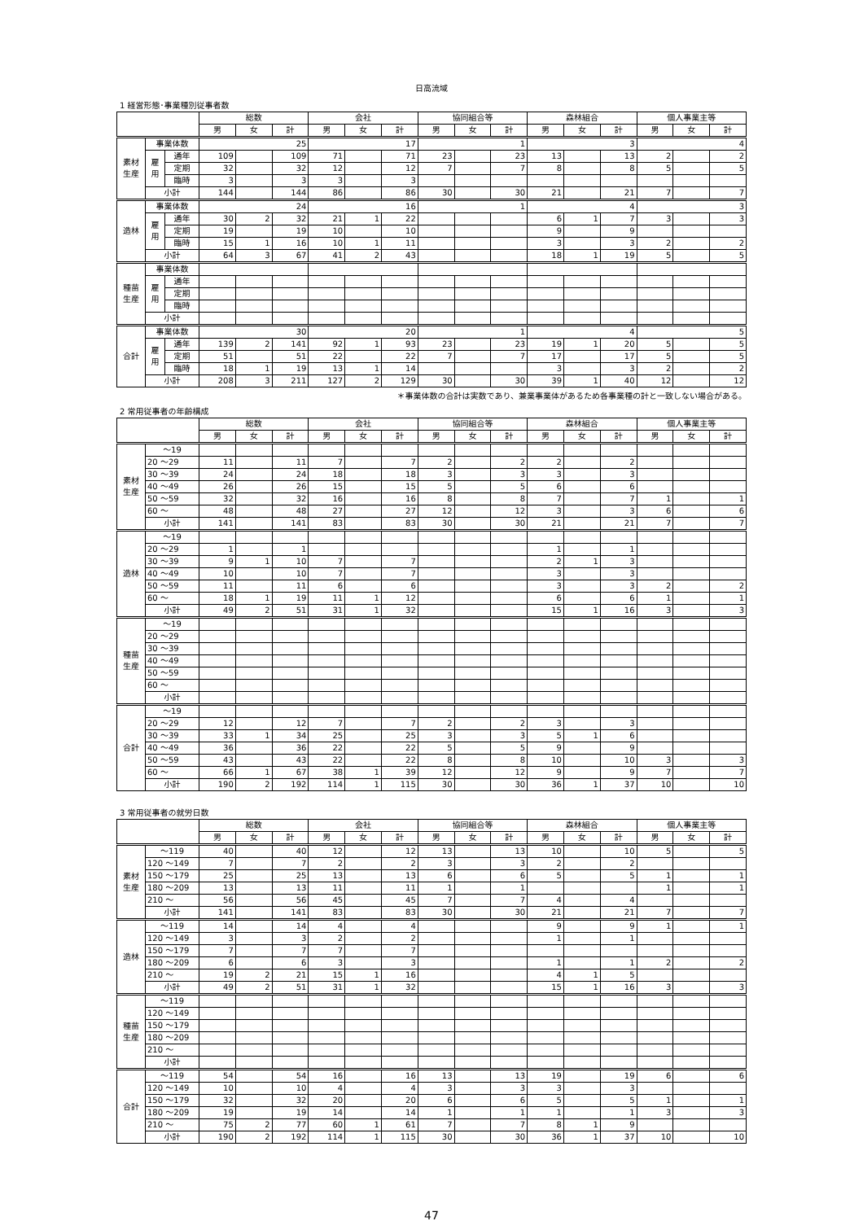日高流域
1 経営形態･事業種別従事者数
| | | | 総数 | | | 会社 | | | 協同組合等 | | | 森林組合 | | | 個人事業主等 | | |
| --- | --- | --- | --- | --- | --- | --- | --- | --- | --- | --- | --- | --- | --- | --- | --- | --- | --- |
| | | | 男 | 女 | 計 | 男 | 女 | 計 | 男 | 女 | 計 | 男 | 女 | 計 | 男 | 女 | 計 |
| 素材 生産 | 事業体数 | | 25 | | | 17 | | | 1 | | | 3 | | | 4 | | |
| | 雇 用 | 通年 | 109 | | 109 | 71 | | 71 | 23 | | 23 | 13 | | 13 | 2 | | 2 |
| | | 定期 | 32 | | 32 | 12 | | 12 | 7 | | 7 | 8 | | 8 | 5 | | 5 |
| | | 臨時 | 3 | | 3 | 3 | | 3 | | | | | | | | | |
| | 小計 | | 144 | | 144 | 86 | | 86 | 30 | | 30 | 21 | | 21 | 7 | | 7 |
| 造林 | 事業体数 | | 24 | | | 16 | | | 1 | | | 4 | | | 3 | | |
| | 雇 用 | 通年 | 30 | 2 | 32 | 21 | 1 | 22 | | | | 6 | 1 | 7 | 3 | | 3 |
| | | 定期 | 19 | | 19 | 10 | | 10 | | | | 9 | | 9 | | | |
| | | 臨時 | 15 | 1 | 16 | 10 | 1 | 11 | | | | 3 | | 3 | 2 | | 2 |
| | 小計 | | 64 | 3 | 67 | 41 | 2 | 43 | | | | 18 | 1 | 19 | 5 | | 5 |
| 種苗 生産 | 事業体数 | | | | | | | | | | | | | | | | |
| | 雇 用 | 通年 | | | | | | | | | | | | | | | |
| | | 定期 | | | | | | | | | | | | | | | |
| | | 臨時 | | | | | | | | | | | | | | | |
| | 小計 | | | | | | | | | | | | | | | | |
| 合計 | 事業体数 | | 30 | | | 20 | | | 1 | | | 4 | | | 5 | | |
| | 雇 用 | 通年 | 139 | 2 | 141 | 92 | 1 | 93 | 23 | | 23 | 19 | 1 | 20 | 5 | | 5 |
| | | 定期 | 51 | | 51 | 22 | | 22 | 7 | | 7 | 17 | | 17 | 5 | | 5 |
| | | 臨時 | 18 | 1 | 19 | 13 | 1 | 14 | | | | 3 | | 3 | 2 | | 2 |
| | 小計 | | 208 | 3 | 211 | 127 | 2 | 129 | 30 | | 30 | 39 | 1 | 40 | 12 | | 12 |
＊事業体数の合計は実数であり、兼業事業体があるため各事業種の計と一致しない場合がある。
2 常用従事者の年齢構成
| | | 総数 | | | 会社 | | | 協同組合等 | | | 森林組合 | | | 個人事業主等 | | |
| --- | --- | --- | --- | --- | --- | --- | --- | --- | --- | --- | --- | --- | --- | --- | --- | --- |
| | | 男 | 女 | 計 | 男 | 女 | 計 | 男 | 女 | 計 | 男 | 女 | 計 | 男 | 女 | 計 |
| 素材 生産 | ～19 | | | | | | | | | | | | | | | |
| | 20 ～29 | 11 | | 11 | 7 | | 7 | 2 | | 2 | 2 | | 2 | | | |
| | 30 ～39 | 24 | | 24 | 18 | | 18 | 3 | | 3 | 3 | | 3 | | | |
| | 40 ～49 | 26 | | 26 | 15 | | 15 | 5 | | 5 | 6 | | 6 | | | |
| | 50 ～59 | 32 | | 32 | 16 | | 16 | 8 | | 8 | 7 | | 7 | 1 | | 1 |
| | 60 ～ | 48 | | 48 | 27 | | 27 | 12 | | 12 | 3 | | 3 | 6 | | 6 |
| | 小計 | 141 | | 141 | 83 | | 83 | 30 | | 30 | 21 | | 21 | 7 | | 7 |
| 造林 | ～19 | | | | | | | | | | | | | | | |
| | 20 ～29 | 1 | | 1 | | | | | | | 1 | | 1 | | | |
| | 30 ～39 | 9 | 1 | 10 | 7 | | 7 | | | | 2 | 1 | 3 | | | |
| | 40 ～49 | 10 | | 10 | 7 | | 7 | | | | 3 | | 3 | | | |
| | 50 ～59 | 11 | | 11 | 6 | | 6 | | | | 3 | | 3 | 2 | | 2 |
| | 60 ～ | 18 | 1 | 19 | 11 | 1 | 12 | | | | 6 | | 6 | 1 | | 1 |
| | 小計 | 49 | 2 | 51 | 31 | 1 | 32 | | | | 15 | 1 | 16 | 3 | | 3 |
| 種苗 生産 | ～19 | | | | | | | | | | | | | | | |
| | 20 ～29 | | | | | | | | | | | | | | | |
| | 30 ～39 | | | | | | | | | | | | | | | |
| | 40 ～49 | | | | | | | | | | | | | | | |
| | 50 ～59 | | | | | | | | | | | | | | | |
| | 60 ～ | | | | | | | | | | | | | | | |
| | 小計 | | | | | | | | | | | | | | | |
| 合計 | ～19 | | | | | | | | | | | | | | | |
| | 20 ～29 | 12 | | 12 | 7 | | 7 | 2 | | 2 | 3 | | 3 | | | |
| | 30 ～39 | 33 | 1 | 34 | 25 | | 25 | 3 | | 3 | 5 | 1 | 6 | | | |
| | 40 ～49 | 36 | | 36 | 22 | | 22 | 5 | | 5 | 9 | | 9 | | | |
| | 50 ～59 | 43 | | 43 | 22 | | 22 | 8 | | 8 | 10 | | 10 | 3 | | 3 |
| | 60 ～ | 66 | 1 | 67 | 38 | 1 | 39 | 12 | | 12 | 9 | | 9 | 7 | | 7 |
| | 小計 | 190 | 2 | 192 | 114 | 1 | 115 | 30 | | 30 | 36 | 1 | 37 | 10 | | 10 |
3 常用従事者の就労日数
| | | 総数 | | | 会社 | | | 協同組合等 | | | 森林組合 | | | 個人事業主等 | | |
| --- | --- | --- | --- | --- | --- | --- | --- | --- | --- | --- | --- | --- | --- | --- | --- | --- |
| | | 男 | 女 | 計 | 男 | 女 | 計 | 男 | 女 | 計 | 男 | 女 | 計 | 男 | 女 | 計 |
| 素材 生産 | ～119 | 40 | | 40 | 12 | | 12 | 13 | | 13 | 10 | | 10 | 5 | | 5 |
| | 120 ～149 | 7 | | 7 | 2 | | 2 | 3 | | 3 | 2 | | 2 | | | |
| | 150 ～179 | 25 | | 25 | 13 | | 13 | 6 | | 6 | 5 | | 5 | 1 | | 1 |
| | 180 ～209 | 13 | | 13 | 11 | | 11 | 1 | | 1 | | | | 1 | | 1 |
| | 210 ～ | 56 | | 56 | 45 | | 45 | 7 | | 7 | 4 | | 4 | | | |
| | 小計 | 141 | | 141 | 83 | | 83 | 30 | | 30 | 21 | | 21 | 7 | | 7 |
| 造林 | ～119 | 14 | | 14 | 4 | | 4 | | | | 9 | | 9 | 1 | | 1 |
| | 120 ～149 | 3 | | 3 | 2 | | 2 | | | | 1 | | 1 | | | |
| | 150 ～179 | 7 | | 7 | 7 | | 7 | | | | | | | | | |
| | 180 ～209 | 6 | | 6 | 3 | | 3 | | | | 1 | | 1 | 2 | | 2 |
| | 210 ～ | 19 | 2 | 21 | 15 | 1 | 16 | | | | 4 | 1 | 5 | | | |
| | 小計 | 49 | 2 | 51 | 31 | 1 | 32 | | | | 15 | 1 | 16 | 3 | | 3 |
| 種苗 生産 | ～119 | | | | | | | | | | | | | | | |
| | 120 ～149 | | | | | | | | | | | | | | | |
| | 150 ～179 | | | | | | | | | | | | | | | |
| | 180 ～209 | | | | | | | | | | | | | | | |
| | 210 ～ | | | | | | | | | | | | | | | |
| | 小計 | | | | | | | | | | | | | | | |
| 合計 | ～119 | 54 | | 54 | 16 | | 16 | 13 | | 13 | 19 | | 19 | 6 | | 6 |
| | 120 ～149 | 10 | | 10 | 4 | | 4 | 3 | | 3 | 3 | | 3 | | | |
| | 150 ～179 | 32 | | 32 | 20 | | 20 | 6 | | 6 | 5 | | 5 | 1 | | 1 |
| | 180 ～209 | 19 | | 19 | 14 | | 14 | 1 | | 1 | 1 | | 1 | 3 | | 3 |
| | 210 ～ | 75 | 2 | 77 | 60 | 1 | 61 | 7 | | 7 | 8 | 1 | 9 | | | |
| | 小計 | 190 | 2 | 192 | 114 | 1 | 115 | 30 | | 30 | 36 | 1 | 37 | 10 | | 10 |
47